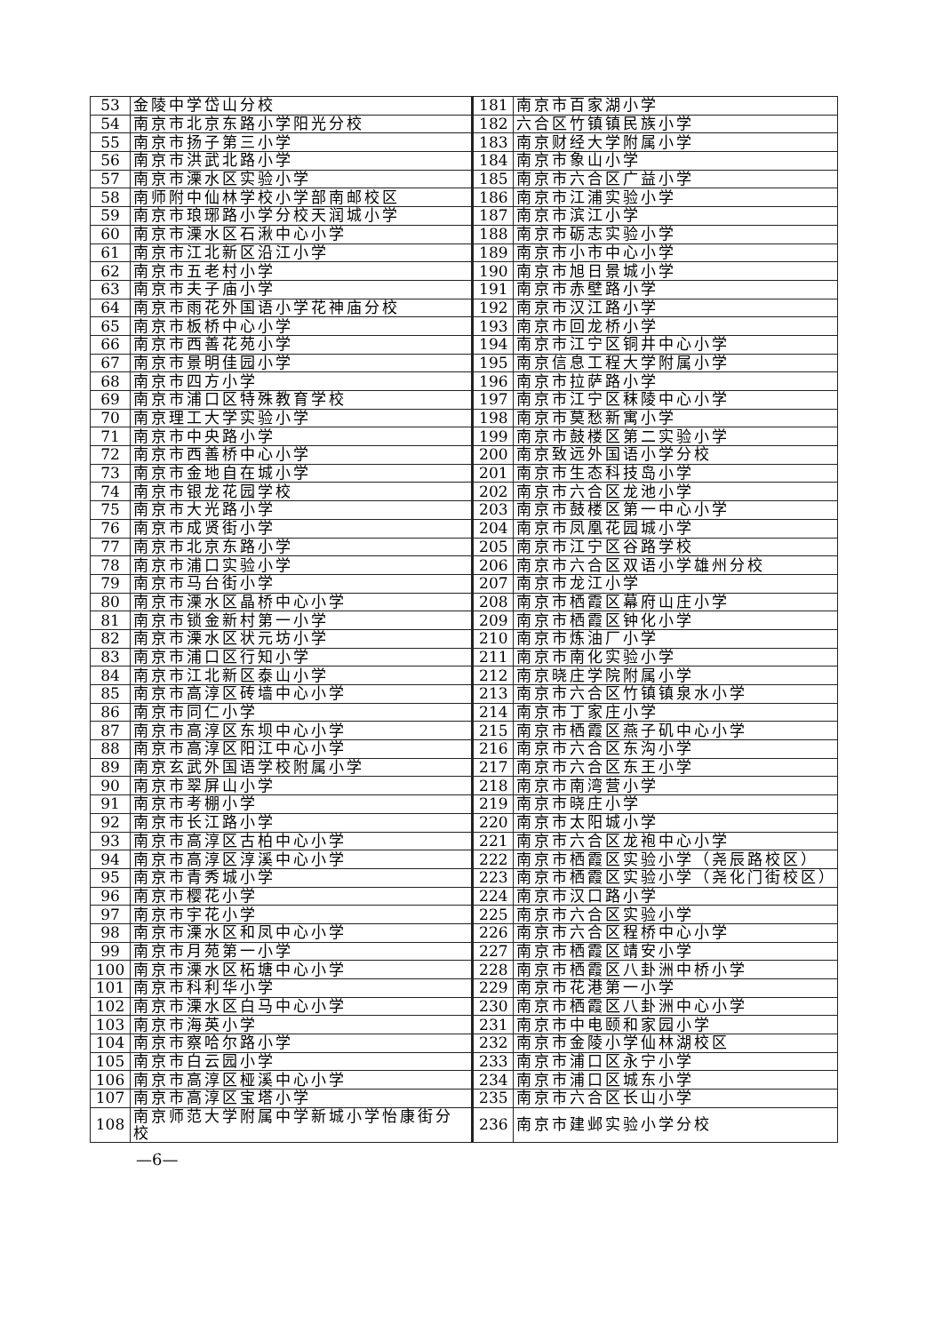| 53 | 金陵中学岱山分校 | 181 | 南京市百家湖小学 |
| 54 | 南京市北京东路小学阳光分校 | 182 | 六合区竹镇镇民族小学 |
| 55 | 南京市扬子第三小学 | 183 | 南京财经大学附属小学 |
| 56 | 南京市洪武北路小学 | 184 | 南京市象山小学 |
| 57 | 南京市溧水区实验小学 | 185 | 南京市六合区广益小学 |
| 58 | 南师附中仙林学校小学部南邮校区 | 186 | 南京市江浦实验小学 |
| 59 | 南京市琅琊路小学分校天润城小学 | 187 | 南京市滨江小学 |
| 60 | 南京市溧水区石湫中心小学 | 188 | 南京市砺志实验小学 |
| 61 | 南京市江北新区沿江小学 | 189 | 南京市小市中心小学 |
| 62 | 南京市五老村小学 | 190 | 南京市旭日景城小学 |
| 63 | 南京市夫子庙小学 | 191 | 南京市赤壁路小学 |
| 64 | 南京市雨花外国语小学花神庙分校 | 192 | 南京市汉江路小学 |
| 65 | 南京市板桥中心小学 | 193 | 南京市回龙桥小学 |
| 66 | 南京市西善花苑小学 | 194 | 南京市江宁区铜井中心小学 |
| 67 | 南京市景明佳园小学 | 195 | 南京信息工程大学附属小学 |
| 68 | 南京市四方小学 | 196 | 南京市拉萨路小学 |
| 69 | 南京市浦口区特殊教育学校 | 197 | 南京市江宁区秣陵中心小学 |
| 70 | 南京理工大学实验小学 | 198 | 南京市莫愁新寓小学 |
| 71 | 南京市中央路小学 | 199 | 南京市鼓楼区第二实验小学 |
| 72 | 南京市西善桥中心小学 | 200 | 南京致远外国语小学分校 |
| 73 | 南京市金地自在城小学 | 201 | 南京市生态科技岛小学 |
| 74 | 南京市银龙花园学校 | 202 | 南京市六合区龙池小学 |
| 75 | 南京市大光路小学 | 203 | 南京市鼓楼区第一中心小学 |
| 76 | 南京市成贤街小学 | 204 | 南京市凤凰花园城小学 |
| 77 | 南京市北京东路小学 | 205 | 南京市江宁区谷路学校 |
| 78 | 南京市浦口实验小学 | 206 | 南京市六合区双语小学雄州分校 |
| 79 | 南京市马台街小学 | 207 | 南京市龙江小学 |
| 80 | 南京市溧水区晶桥中心小学 | 208 | 南京市栖霞区幕府山庄小学 |
| 81 | 南京市锁金新村第一小学 | 209 | 南京市栖霞区钟化小学 |
| 82 | 南京市溧水区状元坊小学 | 210 | 南京市炼油厂小学 |
| 83 | 南京市浦口区行知小学 | 211 | 南京市南化实验小学 |
| 84 | 南京市江北新区泰山小学 | 212 | 南京晓庄学院附属小学 |
| 85 | 南京市高淳区砖墙中心小学 | 213 | 南京市六合区竹镇镇泉水小学 |
| 86 | 南京市同仁小学 | 214 | 南京市丁家庄小学 |
| 87 | 南京市高淳区东坝中心小学 | 215 | 南京市栖霞区燕子矶中心小学 |
| 88 | 南京市高淳区阳江中心小学 | 216 | 南京市六合区东沟小学 |
| 89 | 南京玄武外国语学校附属小学 | 217 | 南京市六合区东王小学 |
| 90 | 南京市翠屏山小学 | 218 | 南京市南湾营小学 |
| 91 | 南京市考棚小学 | 219 | 南京市晓庄小学 |
| 92 | 南京市长江路小学 | 220 | 南京市太阳城小学 |
| 93 | 南京市高淳区古柏中心小学 | 221 | 南京市六合区龙袍中心小学 |
| 94 | 南京市高淳区淳溪中心小学 | 222 | 南京市栖霞区实验小学（尧辰路校区） |
| 95 | 南京市青秀城小学 | 223 | 南京市栖霞区实验小学（尧化门街校区） |
| 96 | 南京市樱花小学 | 224 | 南京市汉口路小学 |
| 97 | 南京市宇花小学 | 225 | 南京市六合区实验小学 |
| 98 | 南京市溧水区和凤中心小学 | 226 | 南京市六合区程桥中心小学 |
| 99 | 南京市月苑第一小学 | 227 | 南京市栖霞区靖安小学 |
| 100 | 南京市溧水区柘塘中心小学 | 228 | 南京市栖霞区八卦洲中桥小学 |
| 101 | 南京市科利华小学 | 229 | 南京市花港第一小学 |
| 102 | 南京市溧水区白马中心小学 | 230 | 南京市栖霞区八卦洲中心小学 |
| 103 | 南京市海英小学 | 231 | 南京市中电颐和家园小学 |
| 104 | 南京市察哈尔路小学 | 232 | 南京市金陵小学仙林湖校区 |
| 105 | 南京市白云园小学 | 233 | 南京市浦口区永宁小学 |
| 106 | 南京市高淳区桠溪中心小学 | 234 | 南京市浦口区城东小学 |
| 107 | 南京市高淳区宝塔小学 | 235 | 南京市六合区长山小学 |
| 108 | 南京师范大学附属中学新城小学怡康街分校 | 236 | 南京市建邺实验小学分校 |
—6—